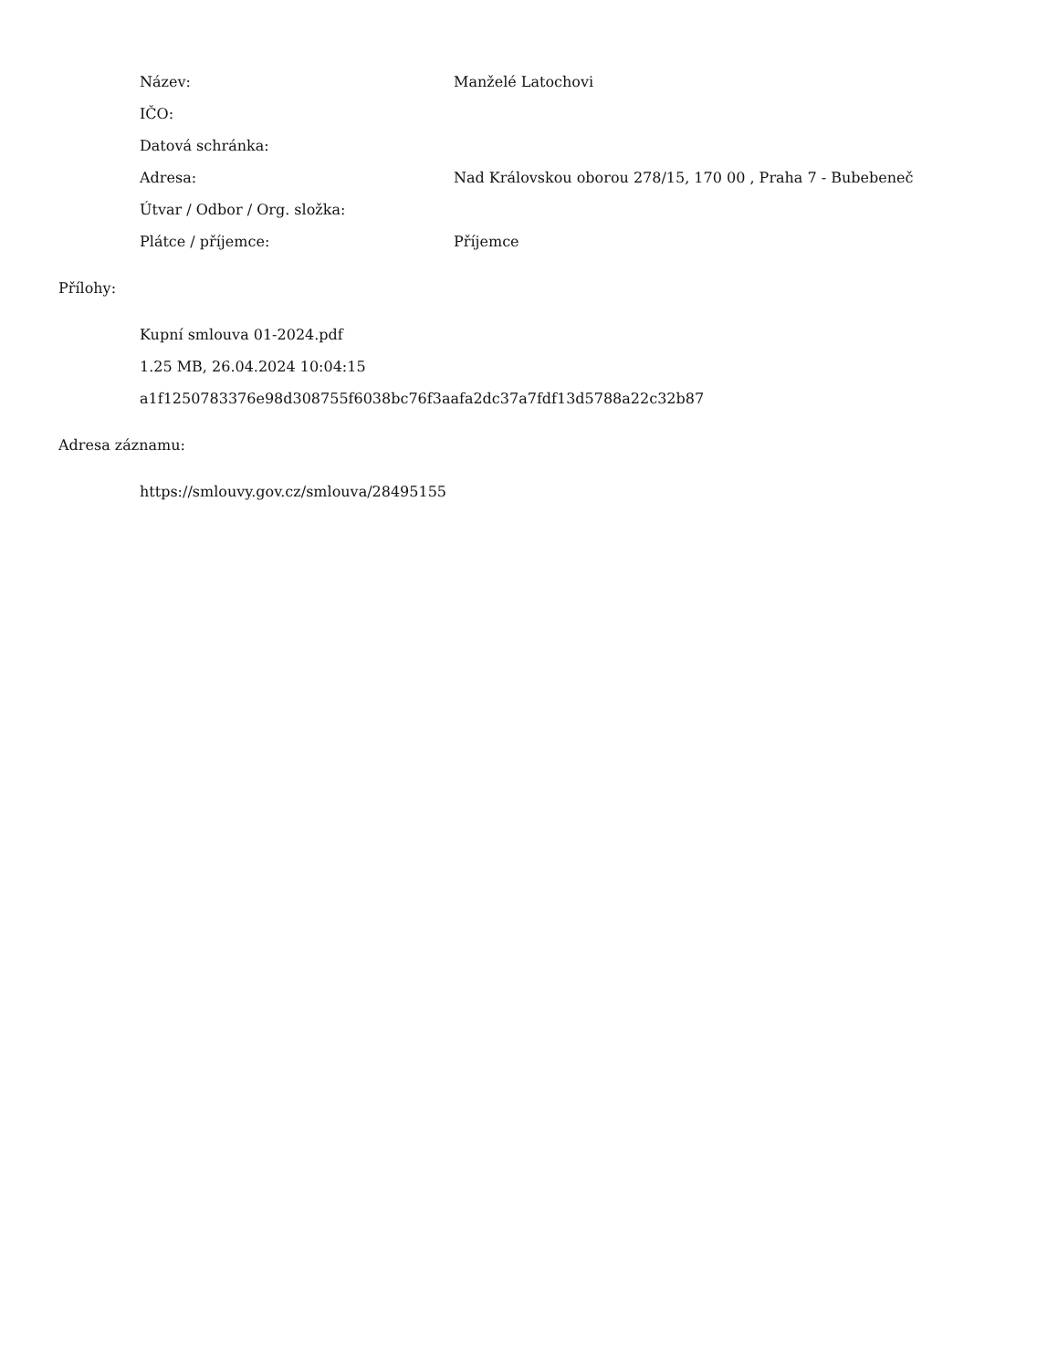Název: Manželé Latochovi
IČO:
Datová schránka:
Adresa: Nad Královskou oborou 278/15, 170 00 , Praha 7 - Bubebeneč
Útvar / Odbor / Org. složka:
Plátce / příjemce: Příjemce
Přílohy:
Kupní smlouva 01-2024.pdf
1.25 MB, 26.04.2024 10:04:15
a1f1250783376e98d308755f6038bc76f3aafa2dc37a7fdf13d5788a22c32b87
Adresa záznamu:
https://smlouvy.gov.cz/smlouva/28495155